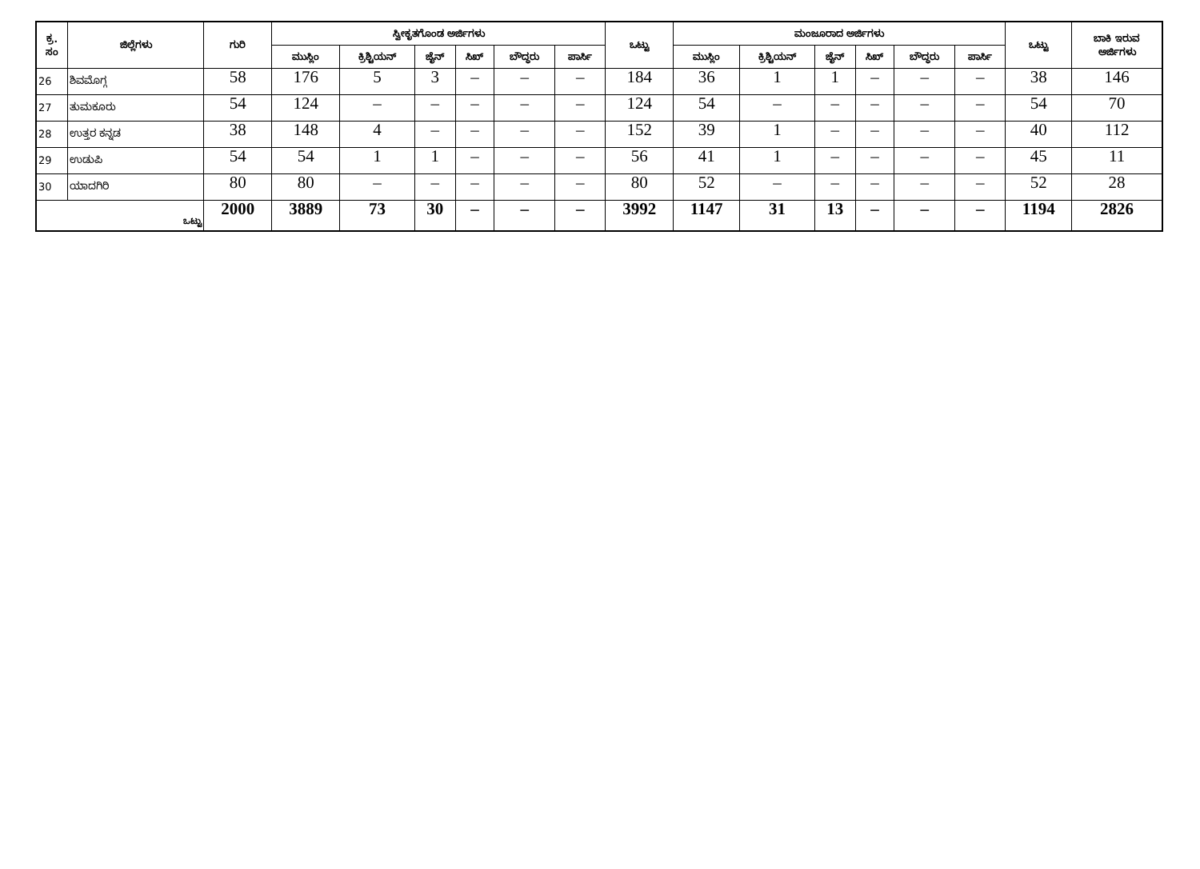| ಕ್ರ. ಸಂ | ಜಿಲ್ಲೆಗಳು | ಗುರಿ | ಸ್ವೀಕೃತಗೊಂಡ ಅರ್ಜಿಗಳು | | | | | | ಒಟ್ಟು | ಮಂಜೂರಾದ ಅರ್ಜಿಗಳು | | | | | | ಒಟ್ಟು | ಬಾಕಿ ಇರುವ ಅರ್ಜಿಗಳು |
| --- | --- | --- | --- | --- | --- | --- | --- | --- | --- | --- | --- | --- | --- | --- | --- | --- | --- |
| | | | ಮುಸ್ಲಿಂ | ಕ್ರಿಶ್ಚಿಯನ್ | ಜೈನ್ | ಸಿಖ್ | ಬೌದ್ಧರು | ಪಾರ್ಸಿ | | ಮುಸ್ಲಿಂ | ಕ್ರಿಶ್ಚಿಯನ್ | ಜೈನ್ | ಸಿಖ್ | ಬೌದ್ಧರು | ಪಾರ್ಸಿ | | |
| 26 | ಶಿವಮೊಗ್ಗ | 58 | 176 | 5 | 3 | – | – | – | 184 | 36 | 1 | 1 | – | – | – | 38 | 146 |
| 27 | ತುಮಕೂರು | 54 | 124 | – | – | – | – | – | 124 | 54 | – | – | – | – | – | 54 | 70 |
| 28 | ಉತ್ತರ ಕನ್ನಡ | 38 | 148 | 4 | – | – | – | – | 152 | 39 | 1 | – | – | – | – | 40 | 112 |
| 29 | ಉಡುಪಿ | 54 | 54 | 1 | 1 | – | – | – | 56 | 41 | 1 | – | – | – | – | 45 | 11 |
| 30 | ಯಾದಗಿರಿ | 80 | 80 | – | – | – | – | – | 80 | 52 | – | – | – | – | – | 52 | 28 |
| ಒಟ್ಟು | | 2000 | 3889 | 73 | 30 | – | – | – | 3992 | 1147 | 31 | 13 | – | – | – | 1194 | 2826 |